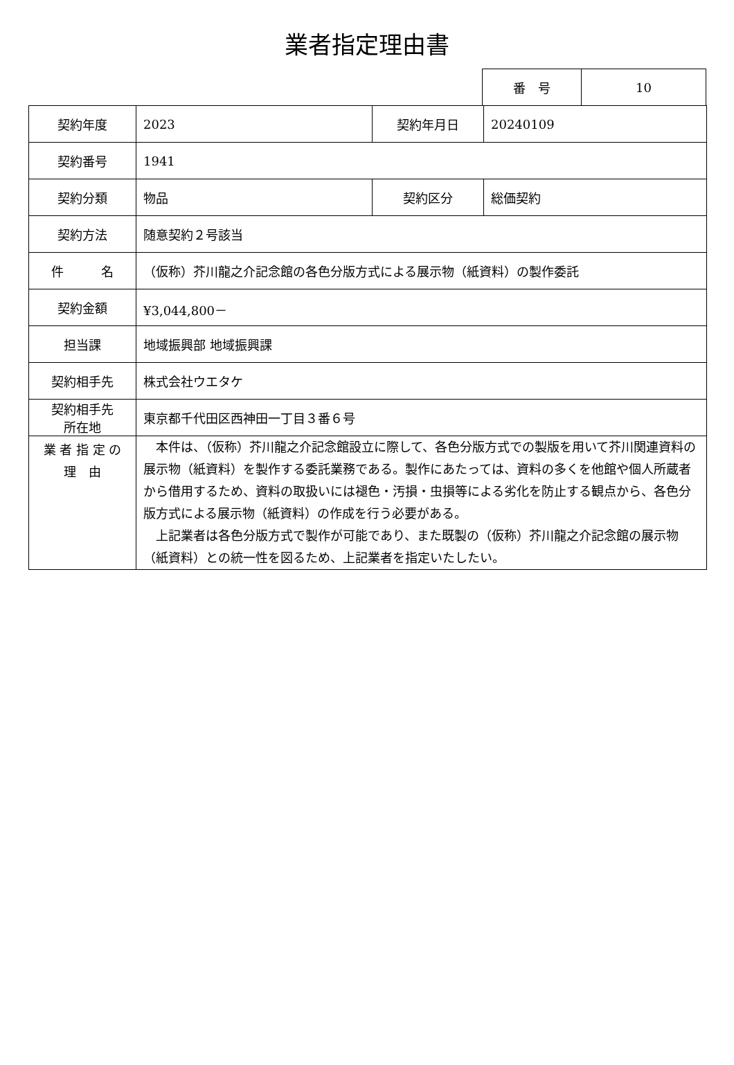業者指定理由書
| 番 号 | 10 |
| 契約年度 | 2023 | 契約年月日 | 20240109 |
| 契約番号 | 1941 | | |
| 契約分類 | 物品 | 契約区分 | 総価契約 |
| 契約方法 | 随意契約２号該当 | | |
| 件 名 | （仮称）芥川龍之介記念館の各色分版方式による展示物（紙資料）の製作委託 | | |
| 契約金額 | ¥3,044,800－ | | |
| 担当課 | 地域振興部 地域振興課 | | |
| 契約相手先 | 株式会社ウエタケ | | |
| 契約相手先 所在地 | 東京都千代田区西神田一丁目３番６号 | | |
| 業 者 指 定 の 理 由 | 本件は、（仮称）芥川龍之介記念館設立に際して、各色分版方式での製版を用いて芥川関連資料の展示物（紙資料）を製作する委託業務である。製作にあたっては、資料の多くを他館や個人所蔵者から借用するため、資料の取扱いには褪色・汚損・虫損等による劣化を防止する観点から、各色分版方式による展示物（紙資料）の作成を行う必要がある。 上記業者は各色分版方式で製作が可能であり、また既製の（仮称）芥川龍之介記念館の展示物（紙資料）との統一性を図るため、上記業者を指定いたしたい。 | | |